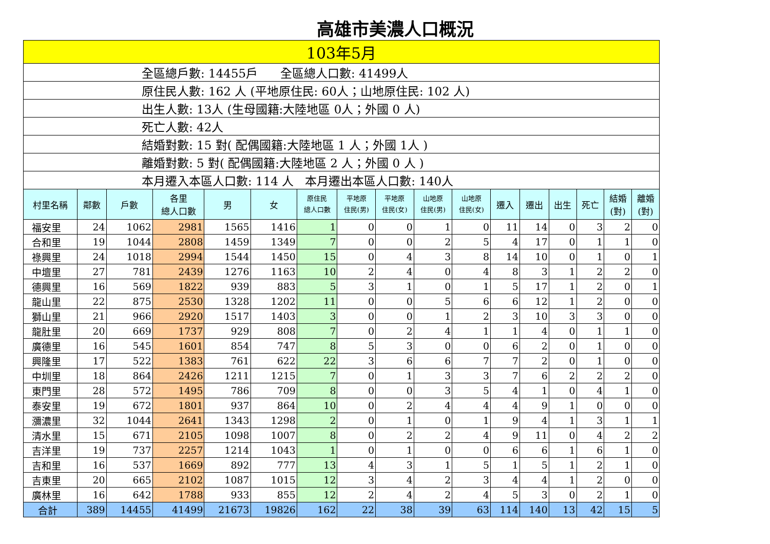高雄市美濃人口概況
| 103年5月 | | | | | | | | | | | | | | | | |
| 全區總戶數: 14455戶 全區總人口數: 41499人 | | | | | | | | | | | | | | | | |
| 原住民人數: 162 人 (平地原住民: 60人；山地原住民: 102 人) | | | | | | | | | | | | | | | | |
| 出生人數: 13人 (生母國籍:大陸地區 0人；外國 0 人) | | | | | | | | | | | | | | | | |
| 死亡人數: 42人 | | | | | | | | | | | | | | | | |
| 結婚對數: 15 對( 配偶國籍:大陸地區 1 人；外國 1人 ) | | | | | | | | | | | | | | | | |
| 離婚對數: 5 對( 配偶國籍:大陸地區 2 人；外國 0 人 ) | | | | | | | | | | | | | | | | |
| 本月遷入本區人口數: 114 人 本月遷出本區人口數: 140人 | | | | | | | | | | | | | | | | |
| 村里名稱 | 鄰數 | 戶數 | 各里 總人口數 | 男 | 女 | 原住民 總人口數 | 平地原 住民(男) | 平地原 住民(女) | 山地原 住民(男) | 山地原 住民(女) | 遷入 | 遷出 | 出生 | 死亡 | 結婚 (對) | 離婚 (對) |
| 福安里 | 24 | 1062 | 2981 | 1565 | 1416 | 1 | 0 | 0 | 1 | 0 | 11 | 14 | 0 | 3 | 2 | 0 |
| 合和里 | 19 | 1044 | 2808 | 1459 | 1349 | 7 | 0 | 0 | 2 | 5 | 4 | 17 | 0 | 1 | 1 | 0 |
| 祿興里 | 24 | 1018 | 2994 | 1544 | 1450 | 15 | 0 | 4 | 3 | 8 | 14 | 10 | 0 | 1 | 0 | 1 |
| 中壇里 | 27 | 781 | 2439 | 1276 | 1163 | 10 | 2 | 4 | 0 | 4 | 8 | 3 | 1 | 2 | 2 | 0 |
| 德興里 | 16 | 569 | 1822 | 939 | 883 | 5 | 3 | 1 | 0 | 1 | 5 | 17 | 1 | 2 | 0 | 1 |
| 龍山里 | 22 | 875 | 2530 | 1328 | 1202 | 11 | 0 | 0 | 5 | 6 | 6 | 12 | 1 | 2 | 0 | 0 |
| 獅山里 | 21 | 966 | 2920 | 1517 | 1403 | 3 | 0 | 0 | 1 | 2 | 3 | 10 | 3 | 3 | 0 | 0 |
| 龍肚里 | 20 | 669 | 1737 | 929 | 808 | 7 | 0 | 2 | 4 | 1 | 1 | 4 | 0 | 1 | 1 | 0 |
| 廣德里 | 16 | 545 | 1601 | 854 | 747 | 8 | 5 | 3 | 0 | 0 | 6 | 2 | 0 | 1 | 0 | 0 |
| 興隆里 | 17 | 522 | 1383 | 761 | 622 | 22 | 3 | 6 | 6 | 7 | 7 | 2 | 0 | 1 | 0 | 0 |
| 中圳里 | 18 | 864 | 2426 | 1211 | 1215 | 7 | 0 | 1 | 3 | 3 | 7 | 6 | 2 | 2 | 2 | 0 |
| 東門里 | 28 | 572 | 1495 | 786 | 709 | 8 | 0 | 0 | 3 | 5 | 4 | 1 | 0 | 4 | 1 | 0 |
| 泰安里 | 19 | 672 | 1801 | 937 | 864 | 10 | 0 | 2 | 4 | 4 | 4 | 9 | 1 | 0 | 0 | 0 |
| 瀰濃里 | 32 | 1044 | 2641 | 1343 | 1298 | 2 | 0 | 1 | 0 | 1 | 9 | 4 | 1 | 3 | 1 | 1 |
| 清水里 | 15 | 671 | 2105 | 1098 | 1007 | 8 | 0 | 2 | 2 | 4 | 9 | 11 | 0 | 4 | 2 | 2 |
| 吉洋里 | 19 | 737 | 2257 | 1214 | 1043 | 1 | 0 | 1 | 0 | 0 | 6 | 6 | 1 | 6 | 1 | 0 |
| 吉和里 | 16 | 537 | 1669 | 892 | 777 | 13 | 4 | 3 | 1 | 5 | 1 | 5 | 1 | 2 | 1 | 0 |
| 吉東里 | 20 | 665 | 2102 | 1087 | 1015 | 12 | 3 | 4 | 2 | 3 | 4 | 4 | 1 | 2 | 0 | 0 |
| 廣林里 | 16 | 642 | 1788 | 933 | 855 | 12 | 2 | 4 | 2 | 4 | 5 | 3 | 0 | 2 | 1 | 0 |
| 合計 | 389 | 14455 | 41499 | 21673 | 19826 | 162 | 22 | 38 | 39 | 63 | 114 | 140 | 13 | 42 | 15 | 5 |